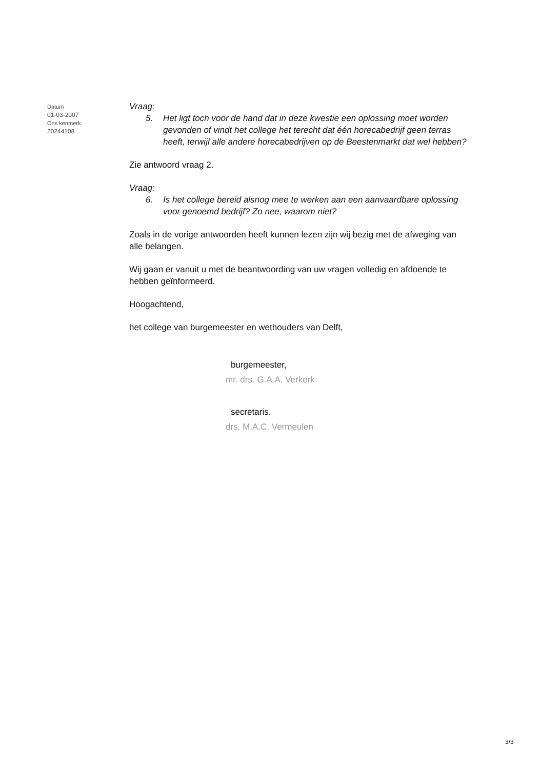Datum
01-03-2007
Ons kenmerk
20244108
Vraag:
5. Het ligt toch voor de hand dat in deze kwestie een oplossing moet worden gevonden of vindt het college het terecht dat één horecabedrijf geen terras heeft, terwijl alle andere horecabedrijven op de Beestenmarkt dat wel hebben?
Zie antwoord vraag 2.
Vraag:
6. Is het college bereid alsnog mee te werken aan een aanvaardbare oplossing voor genoemd bedrijf? Zo nee, waarom niet?
Zoals in de vorige antwoorden heeft kunnen lezen zijn wij bezig met de afweging van alle belangen.
Wij gaan er vanuit u met de beantwoording van uw vragen volledig en afdoende te hebben geïnformeerd.
Hoogachtend,
het college van burgemeester en wethouders van Delft,
burgemeester,
mr. drs. G.A.A. Verkerk
secretaris.
drs. M.A.C. Vermeulen
3/3